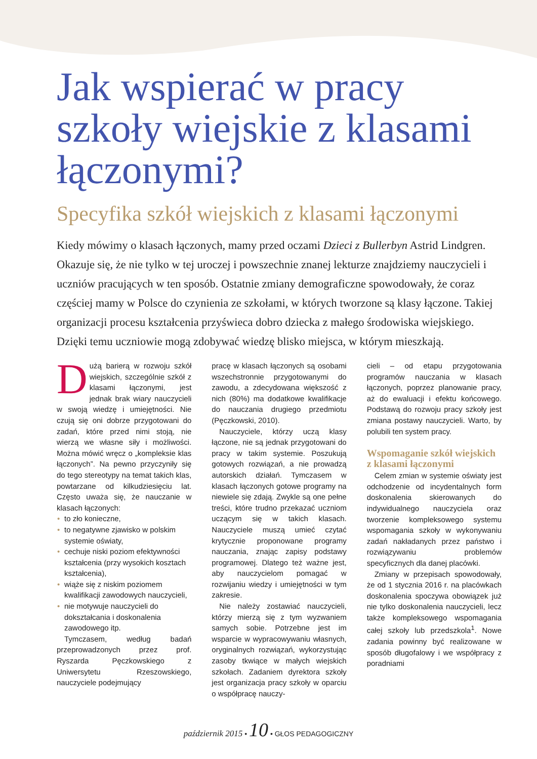Jak wspierać w pracy szkoły wiejskie z klasami łączonymi?
Specyfika szkół wiejskich z klasami łączonymi
Kiedy mówimy o klasach łączonych, mamy przed oczami Dzieci z Bullerbyn Astrid Lindgren. Okazuje się, że nie tylko w tej uroczej i powszechnie znanej lekturze znajdziemy nauczycieli i uczniów pracujących w ten sposób. Ostatnie zmiany demograficzne spowodowały, że coraz częściej mamy w Polsce do czynienia ze szkołami, w których tworzone są klasy łączone. Takiej organizacji procesu kształcenia przyświeca dobro dziecka z małego środowiska wiejskiego. Dzięki temu uczniowie mogą zdobywać wiedzę blisko miejsca, w którym mieszkają.
Dużą barierą w rozwoju szkół wiejskich, szczególnie szkół z klasami łączonymi, jest jednak brak wiary nauczycieli w swoją wiedzę i umiejętności. Nie czują się oni dobrze przygotowani do zadań, które przed nimi stoją, nie wierzą we własne siły i możliwości. Można mówić wręcz o „kompleksie klas łączonych”. Na pewno przyczyniły się do tego stereotypy na temat takich klas, powtarzane od kilkudziesięciu lat. Często uważa się, że nauczanie w klasach łączonych:
• to zło konieczne,
• to negatywne zjawisko w polskim systemie oświaty,
• cechuje niski poziom efektywności kształcenia (przy wysokich kosztach kształcenia),
• wiąże się z niskim poziomem kwalifikacji zawodowych nauczycieli,
• nie motywuje nauczycieli do dokształcania i doskonalenia zawodowego itp.
Tymczasem, według badań przeprowadzonych przez prof. Ryszarda Pęczkowskiego z Uniwersytetu Rzeszowskiego, nauczyciele podejmujący
pracę w klasach łączonych są osobami wszechstronnie przygotowanymi do zawodu, a zdecydowana większość z nich (80%) ma dodatkowe kwalifikacje do nauczania drugiego przedmiotu (Pęczkowski, 2010).
Nauczyciele, którzy uczą klasy łączone, nie są jednak przygotowani do pracy w takim systemie. Poszukują gotowych rozwiązań, a nie prowadzą autorskich działań. Tymczasem w klasach łączonych gotowe programy na niewiele się zdają. Zwykle są one pełne treści, które trudno przekazać uczniom uczącym się w takich klasach. Nauczyciele muszą umieć czytać krytycznie proponowane programy nauczania, znając zapisy podstawy programowej. Dlatego też ważne jest, aby nauczycielom pomagać w rozwijaniu wiedzy i umiejętności w tym zakresie.
Nie należy zostawiać nauczycieli, którzy mierzą się z tym wyzwaniem samych sobie. Potrzebne jest im wsparcie w wypracowywaniu własnych, oryginalnych rozwiązań, wykorzystując zasoby tkwiące w małych wiejskich szkołach. Zadaniem dyrektora szkoły jest organizacja pracy szkoły w oparciu o współpracę nauczy-
cieli – od etapu przygotowania programów nauczania w klasach łączonych, poprzez planowanie pracy, aż do ewaluacji i efektu końcowego. Podstawą do rozwoju pracy szkoły jest zmiana postawy nauczycieli. Warto, by polubili ten system pracy.
Wspomaganie szkół wiejskich z klasami łączonymi
Celem zmian w systemie oświaty jest odchodzenie od incydentalnych form doskonalenia skierowanych do indywidualnego nauczyciela oraz tworzenie kompleksowego systemu wspomagania szkoły w wykonywaniu zadań nakładanych przez państwo i rozwiązywaniu problemów specyficznych dla danej placówki.
Zmiany w przepisach spowodowały, że od 1 stycznia 2016 r. na placówkach doskonalenia spoczywa obowiązek już nie tylko doskonalenia nauczycieli, lecz także kompleksowego wspomagania całej szkoły lub przedszkola<sup>1</sup>. Nowe zadania powinny być realizowane w sposób długofalowy i we współpracy z poradniami
październik 2015 • 10 • GŁOS PEDAGOGICZNY